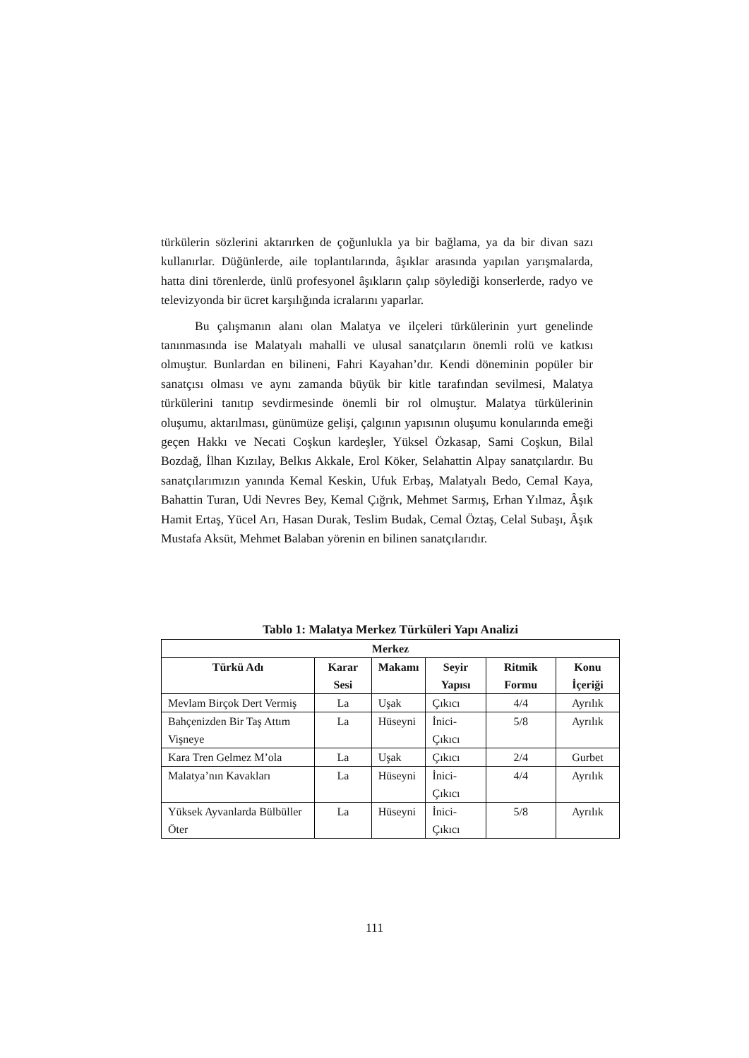türkülerin sözlerini aktarırken de çoğunlukla ya bir bağlama, ya da bir divan sazı kullanırlar. Düğünlerde, aile toplantılarında, âşıklar arasında yapılan yarışmalarda, hatta dini törenlerde, ünlü profesyonel âşıkların çalıp söylediği konserlerde, radyo ve televizyonda bir ücret karşılığında icralarını yaparlar.
Bu çalışmanın alanı olan Malatya ve ilçeleri türkülerinin yurt genelinde tanınmasında ise Malatyalı mahalli ve ulusal sanatçıların önemli rolü ve katkısı olmuştur. Bunlardan en bilineni, Fahri Kayahan’dır. Kendi döneminin popüler bir sanatçısı olması ve aynı zamanda büyük bir kitle tarafından sevilmesi, Malatya türkülerini tanıtıp sevdirmesinde önemli bir rol olmuştur. Malatya türkülerinin oluşumu, aktarılması, günümüze gelişi, çalgının yapısının oluşumu konularında emeği geçen Hakkı ve Necati Coşkun kardeşler, Yüksel Özkasap, Sami Coşkun, Bilal Bozdağ, İlhan Kızılay, Belkıs Akkale, Erol Köker, Selahattin Alpay sanatçılardır. Bu sanatçılarımızın yanında Kemal Keskin, Ufuk Erbaş, Malatyalı Bedo, Cemal Kaya, Bahattin Turan, Udi Nevres Bey, Kemal Çığrık, Mehmet Sarmış, Erhan Yılmaz, Âşık Hamit Ertaş, Yücel Arı, Hasan Durak, Teslim Budak, Cemal Öztaş, Celal Subaşı, Âşık Mustafa Aksüt, Mehmet Balaban yörenin en bilinen sanatçılarıdır.
Tablo 1: Malatya Merkez Türküleri Yapı Analizi
| Merkez | | | | | |
| --- | --- | --- | --- | --- | --- |
| Türkü Adı | Karar Sesi | Makamı | Seyir Yapısı | Ritmik Formu | Konu İçeriği |
| Mevlam Birçok Dert Vermiş | La | Uşak | Çıkıcı | 4/4 | Ayrılık |
| Bahçenizden Bir Taş Attım Vişneye | La | Hüseyni | İnici-Çıkıcı | 5/8 | Ayrılık |
| Kara Tren Gelmez M’ola | La | Uşak | Çıkıcı | 2/4 | Gurbet |
| Malatya’nın Kavakları | La | Hüseyni | İnici-Çıkıcı | 4/4 | Ayrılık |
| Yüksek Ayvanlarda Bülbüller Öter | La | Hüseyni | İnici-Çıkıcı | 5/8 | Ayrılık |
111